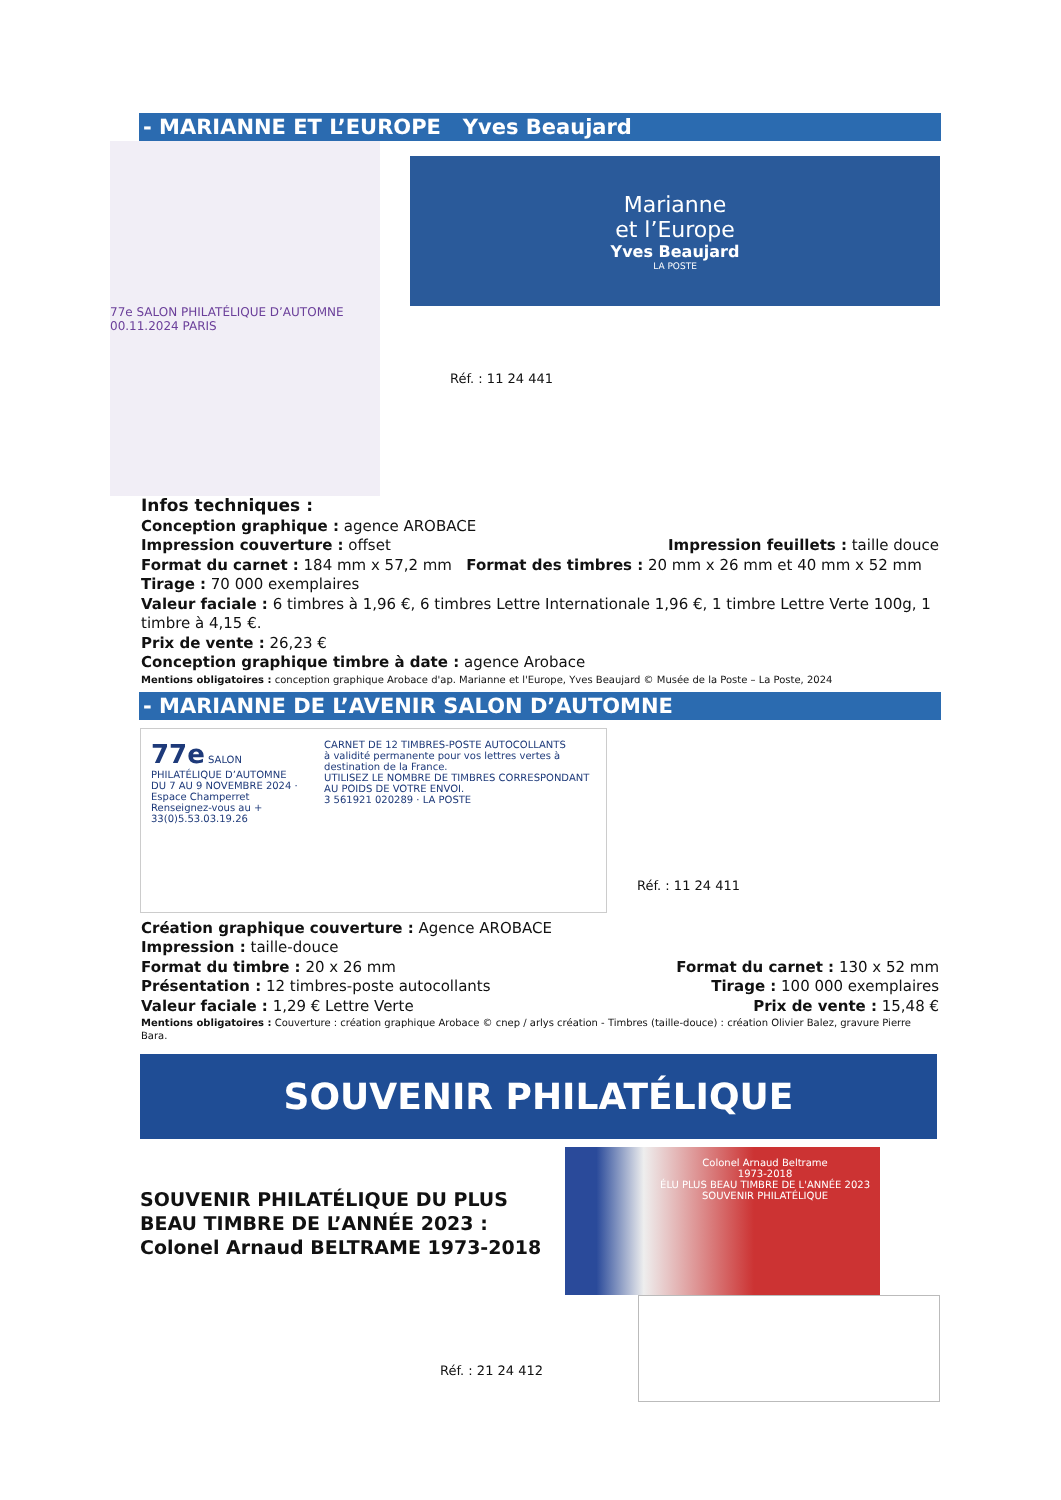- MARIANNE ET L’EUROPE Yves Beaujard
77e SALON PHILATÉLIQUE D’AUTOMNE 00.11.2024 PARIS
Marianne
et l’Europe
Yves Beaujard
LA POSTE
Réf. : 11 24 441
Infos techniques :
Conception graphique : agence AROBACE
Impression couverture : offset Impression feuillets : taille douce
Format du carnet : 184 mm x 57,2 mm Format des timbres : 20 mm x 26 mm et 40 mm x 52 mm
Tirage : 70 000 exemplaires
Valeur faciale : 6 timbres à 1,96 €, 6 timbres Lettre Internationale 1,96 €, 1 timbre Lettre Verte 100g, 1 timbre à 4,15 €.
Prix de vente : 26,23 €
Conception graphique timbre à date : agence Arobace
Mentions obligatoires : conception graphique Arobace d'ap. Marianne et l'Europe, Yves Beaujard © Musée de la Poste – La Poste, 2024
- MARIANNE DE L’AVENIR SALON D’AUTOMNE
77e SALON PHILATÉLIQUE D’AUTOMNE
DU 7 AU 9 NOVEMBRE 2024 · Espace Champerret
Renseignez-vous au + 33(0)5.53.03.19.26
CARNET DE 12 TIMBRES-POSTE AUTOCOLLANTS
à validité permanente pour vos lettres vertes à destination de la France.
UTILISEZ LE NOMBRE DE TIMBRES CORRESPONDANT AU POIDS DE VOTRE ENVOI.
3 561921 020289 · LA POSTE
Réf. : 11 24 411
Création graphique couverture : Agence AROBACE
Impression : taille-douce
Format du timbre : 20 x 26 mm Format du carnet : 130 x 52 mm
Présentation : 12 timbres-poste autocollants Tirage : 100 000 exemplaires
Valeur faciale : 1,29 € Lettre Verte Prix de vente : 15,48 €
Mentions obligatoires : Couverture : création graphique Arobace © cnep / arlys création - Timbres (taille-douce) : création Olivier Balez, gravure Pierre Bara.
SOUVENIR PHILATÉLIQUE
SOUVENIR PHILATÉLIQUE DU PLUS BEAU TIMBRE DE L’ANNÉE 2023 :
Colonel Arnaud BELTRAME 1973-2018
Réf. : 21 24 412
Colonel Arnaud Beltrame
1973-2018
ÉLU PLUS BEAU TIMBRE DE L'ANNÉE 2023
SOUVENIR PHILATÉLIQUE